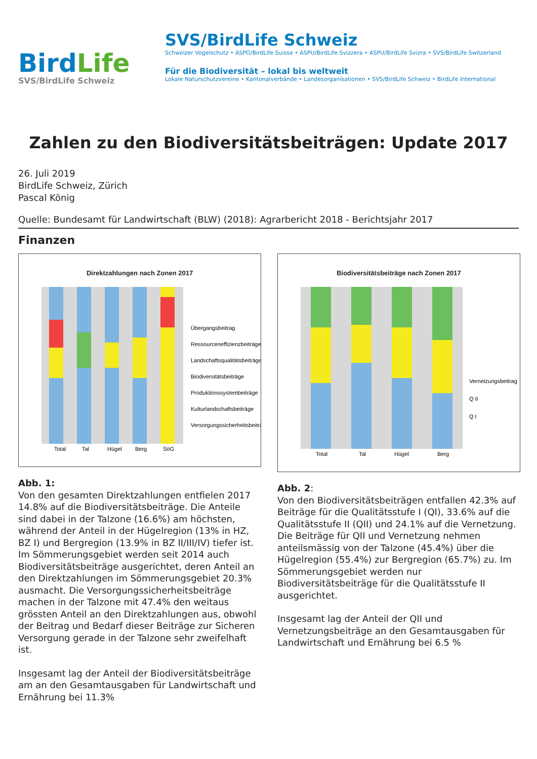BirdLife
SVS/BirdLife Schweiz
SVS/BirdLife Schweiz
Schweizer Vogelschutz • ASPO/BirdLife Suisse • ASPU/BirdLife Svizzera • ASPU/BirdLife Svizra • SVS/BirdLife Switzerland
Für die Biodiversität – lokal bis weltweit
Lokale Naturschutzvereine • Kantonalverbände • Landesorganisationen • SVS/BirdLife Schweiz • BirdLife International
Zahlen zu den Biodiversitätsbeiträgen: Update 2017
26. Juli 2019
BirdLife Schweiz, Zürich
Pascal König
Quelle: Bundesamt für Landwirtschaft (BLW) (2018): Agrarbericht 2018 - Berichtsjahr 2017
Finanzen
Direktzahlungen nach Zonen 2017
Total
Tal
Hügel
Berg
SöG
Übergangsbeitrag
Ressourceneffizienzbeiträge
Landschaftsqualitätsbeiträge
Biodiversitätsbeiträge
Produktionssystembeiträge
Kulturlandschaftsbeiträge
Versorgungssicherheitsbeiträge
Abb. 1:
Von den gesamten Direktzahlungen entfielen 2017 14.8% auf die Biodiversitätsbeiträge. Die Anteile sind dabei in der Talzone (16.6%) am höchsten, während der Anteil in der Hügelregion (13% in HZ, BZ I) und Bergregion (13.9% in BZ II/III/IV) tiefer ist. Im Sömmerungsgebiet werden seit 2014 auch Biodiversitätsbeiträge ausgerichtet, deren Anteil an den Direktzahlungen im Sömmerungsgebiet 20.3% ausmacht. Die Versorgungssicherheitsbeiträge machen in der Talzone mit 47.4% den weitaus grössten Anteil an den Direktzahlungen aus, obwohl der Beitrag und Bedarf dieser Beiträge zur Sicheren Versorgung gerade in der Talzone sehr zweifelhaft ist.
Insgesamt lag der Anteil der Biodiversitätsbeiträge am an den Gesamtausgaben für Landwirtschaft und Ernährung bei 11.3%
Biodiversitätsbeiträge nach Zonen 2017
Total
Tal
Hügel
Berg
Vernetzungsbeitrag
Q II
Q I
Abb. 2:
Von den Biodiversitätsbeiträgen entfallen 42.3% auf Beiträge für die Qualitätsstufe I (QI), 33.6% auf die Qualitätsstufe II (QII) und 24.1% auf die Vernetzung. Die Beiträge für QII und Vernetzung nehmen anteilsmässig von der Talzone (45.4%) über die Hügelregion (55.4%) zur Bergregion (65.7%) zu. Im Sömmerungsgebiet werden nur Biodiversitätsbeiträge für die Qualitätsstufe II ausgerichtet.
Insgesamt lag der Anteil der QII und Vernetzungsbeiträge an den Gesamtausgaben für Landwirtschaft und Ernährung bei 6.5 %